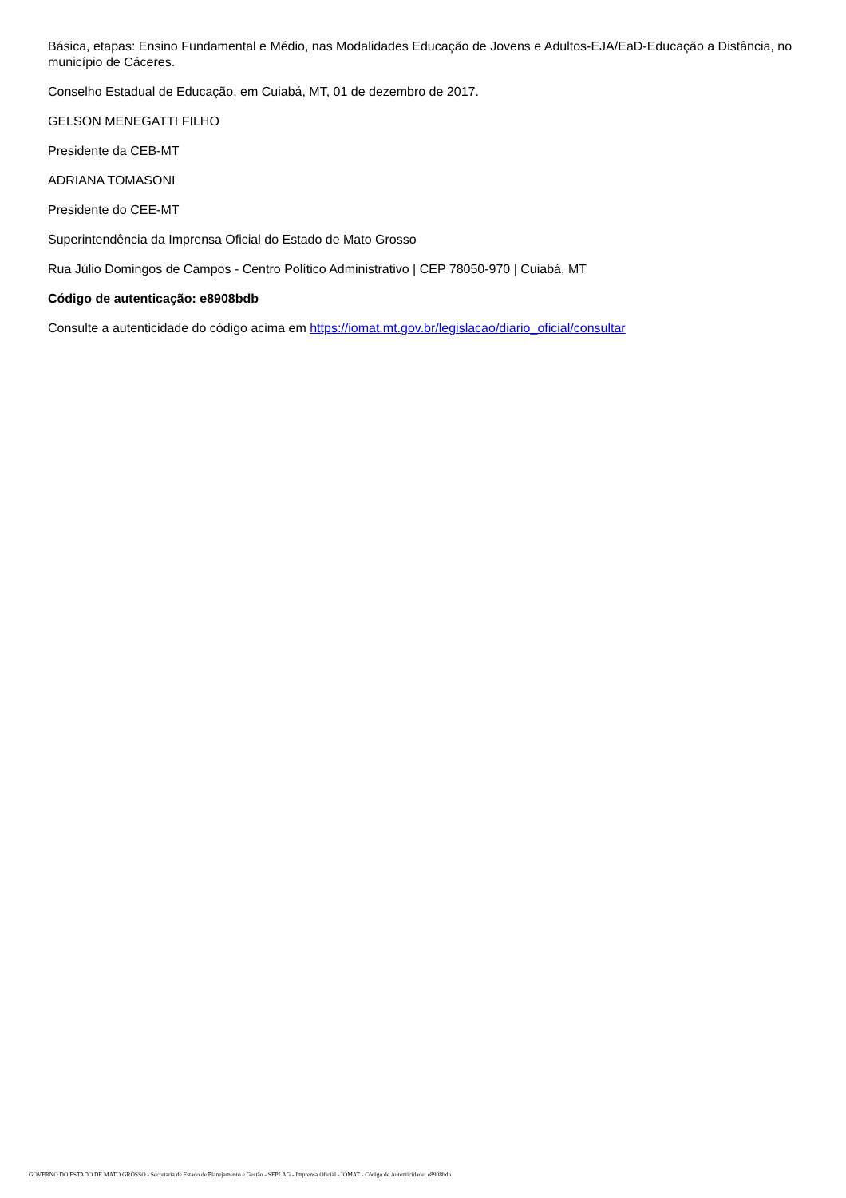Básica, etapas: Ensino Fundamental e Médio, nas Modalidades Educação de Jovens e Adultos-EJA/EaD-Educação a Distância, no município de Cáceres.
Conselho Estadual de Educação, em Cuiabá, MT, 01 de dezembro de 2017.
GELSON MENEGATTI FILHO
Presidente da CEB-MT
ADRIANA TOMASONI
Presidente do CEE-MT
Superintendência da Imprensa Oficial do Estado de Mato Grosso
Rua Júlio Domingos de Campos - Centro Político Administrativo | CEP 78050-970 | Cuiabá, MT
Código de autenticação: e8908bdb
Consulte a autenticidade do código acima em https://iomat.mt.gov.br/legislacao/diario_oficial/consultar
GOVERNO DO ESTADO DE MATO GROSSO - Secretaria de Estado de Planejamento e Gestão - SEPLAG - Imprensa Oficial - IOMAT - Código de Autenticidade: e8908bdb